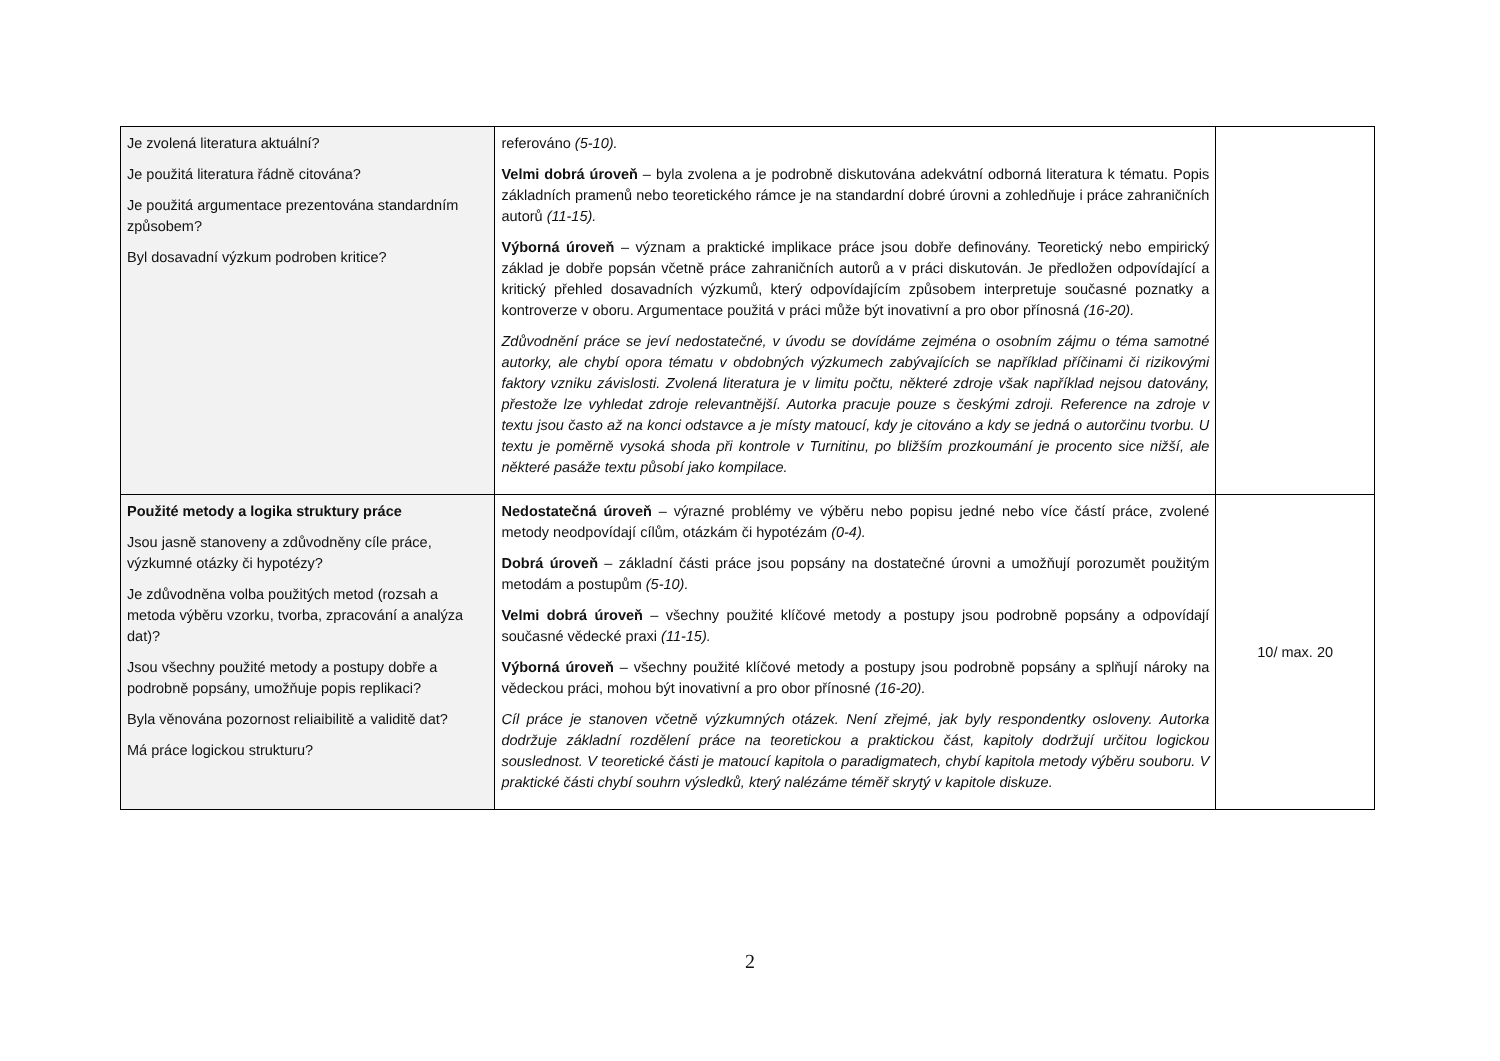| Je zvolená literatura aktuální? Je použitá literatura řádně citována? Je použitá argumentace prezentována standardním způsobem? Byl dosavadní výzkum podroben kritice? | referováno (5-10). Velmi dobrá úroveň – byla zvolena a je podrobně diskutována adekvátní odborná literatura k tématu. Popis základních pramenů nebo teoretického rámce je na standardní dobré úrovni a zohledňuje i práce zahraničních autorů (11-15). Výborná úroveň – význam a praktické implikace práce jsou dobře definovány. Teoretický nebo empirický základ je dobře popsán včetně práce zahraničních autorů a v práci diskutován. Je předložen odpovídající a kritický přehled dosavadních výzkumů, který odpovídajícím způsobem interpretuje současné poznatky a kontroverze v oboru. Argumentace použitá v práci může být inovativní a pro obor přínosná (16-20). Zdůvodnění práce se jeví nedostatečné, v úvodu se dovídáme zejména o osobním zájmu o téma samotné autorky, ale chybí opora tématu v obdobných výzkumech zabývajících se například příčinami či rizikovými faktory vzniku závislosti. Zvolená literatura je v limitu počtu, některé zdroje však například nejsou datovány, přestože lze vyhledat zdroje relevantnější. Autorka pracuje pouze s českými zdroji. Reference na zdroje v textu jsou často až na konci odstavce a je místy matoucí, kdy je citováno a kdy se jedná o autorčinu tvorbu. U textu je poměrně vysoká shoda při kontrole v Turnitinu, po bližším prozkoumání je procento sice nižší, ale některé pasáže textu působí jako kompilace. | |
| Použité metody a logika struktury práce Jsou jasně stanoveny a zdůvodněny cíle práce, výzkumné otázky či hypotézy? Je zdůvodněna volba použitých metod (rozsah a metoda výběru vzorku, tvorba, zpracování a analýza dat)? Jsou všechny použité metody a postupy dobře a podrobně popsány, umožňuje popis replikaci? Byla věnována pozornost reliaibilitě a validitě dat? Má práce logickou strukturu? | Nedostatečná úroveň – výrazné problémy ve výběru nebo popisu jedné nebo více částí práce, zvolené metody neodpovídají cílům, otázkám či hypotézám (0-4). Dobrá úroveň – základní části práce jsou popsány na dostatečné úrovni a umožňují porozumět použitým metodám a postupům (5-10). Velmi dobrá úroveň – všechny použité klíčové metody a postupy jsou podrobně popsány a odpovídají současné vědecké praxi (11-15). Výborná úroveň – všechny použité klíčové metody a postupy jsou podrobně popsány a splňují nároky na vědeckou práci, mohou být inovativní a pro obor přínosné (16-20). Cíl práce je stanoven včetně výzkumných otázek. Není zřejmé, jak byly respondentky osloveny. Autorka dodržuje základní rozdělení práce na teoretickou a praktickou část, kapitoly dodržují určitou logickou souslednost. V teoretické části je matoucí kapitola o paradigmatech, chybí kapitola metody výběru souboru. V praktické části chybí souhrn výsledků, který nalézáme téměř skrytý v kapitole diskuze. | 10/ max. 20 |
2